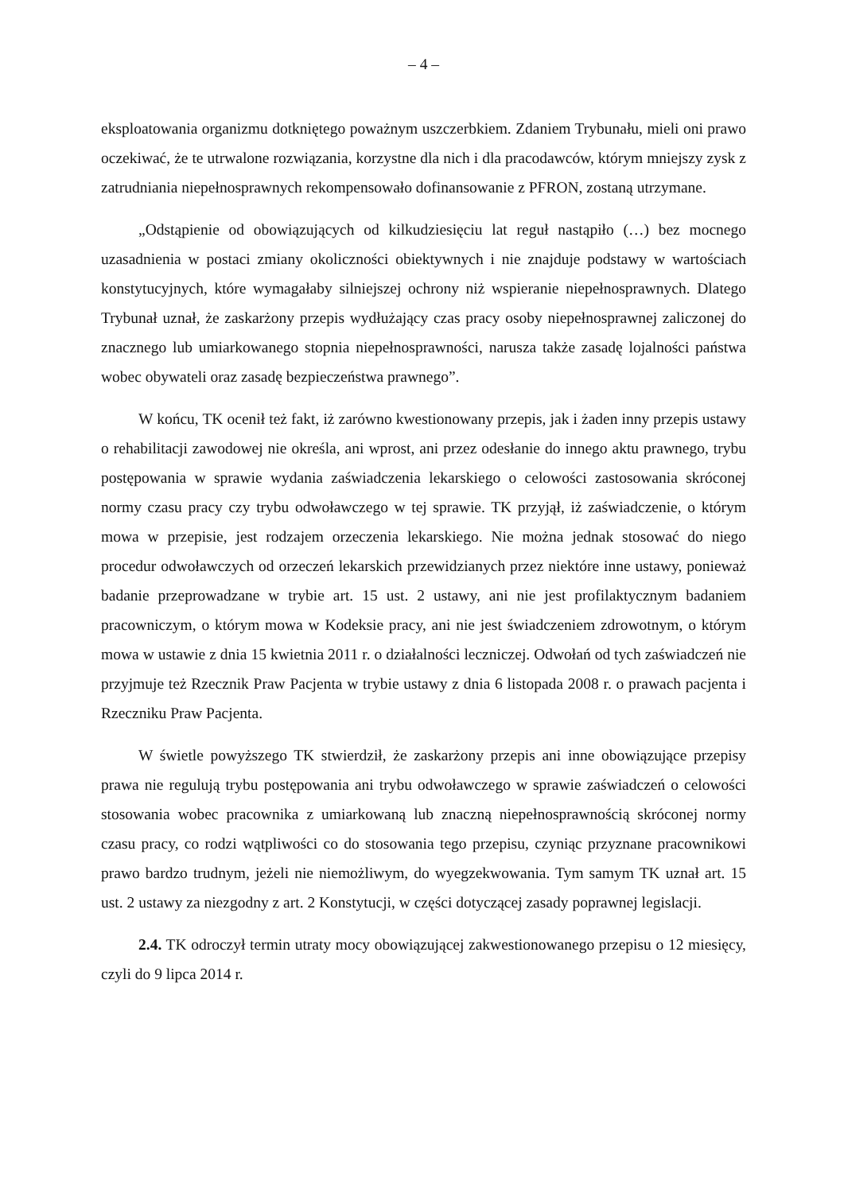– 4 –
eksploatowania organizmu dotkniętego poważnym uszczerbkiem. Zdaniem Trybunału, mieli oni prawo oczekiwać, że te utrwalone rozwiązania, korzystne dla nich i dla pracodawców, którym mniejszy zysk z zatrudniania niepełnosprawnych rekompensowało dofinansowanie z PFRON, zostaną utrzymane.
„Odstąpienie od obowiązujących od kilkudziesięciu lat reguł nastąpiło (…) bez mocnego uzasadnienia w postaci zmiany okoliczności obiektywnych i nie znajduje podstawy w wartościach konstytucyjnych, które wymagałaby silniejszej ochrony niż wspieranie niepełnosprawnych. Dlatego Trybunał uznał, że zaskarżony przepis wydłużający czas pracy osoby niepełnosprawnej zaliczonej do znacznego lub umiarkowanego stopnia niepełnosprawności, narusza także zasadę lojalności państwa wobec obywateli oraz zasadę bezpieczeństwa prawnego”.
W końcu, TK ocenił też fakt, iż zarówno kwestionowany przepis, jak i żaden inny przepis ustawy o rehabilitacji zawodowej nie określa, ani wprost, ani przez odesłanie do innego aktu prawnego, trybu postępowania w sprawie wydania zaświadczenia lekarskiego o celowości zastosowania skróconej normy czasu pracy czy trybu odwoławczego w tej sprawie. TK przyjął, iż zaświadczenie, o którym mowa w przepisie, jest rodzajem orzeczenia lekarskiego. Nie można jednak stosować do niego procedur odwoławczych od orzeczeń lekarskich przewidzianych przez niektóre inne ustawy, ponieważ badanie przeprowadzane w trybie art. 15 ust. 2 ustawy, ani nie jest profilaktycznym badaniem pracowniczym, o którym mowa w Kodeksie pracy, ani nie jest świadczeniem zdrowotnym, o którym mowa w ustawie z dnia 15 kwietnia 2011 r. o działalności leczniczej. Odwołań od tych zaświadczeń nie przyjmuje też Rzecznik Praw Pacjenta w trybie ustawy z dnia 6 listopada 2008 r. o prawach pacjenta i Rzeczniku Praw Pacjenta.
W świetle powyższego TK stwierdził, że zaskarżony przepis ani inne obowiązujące przepisy prawa nie regulują trybu postępowania ani trybu odwoławczego w sprawie zaświadczeń o celowości stosowania wobec pracownika z umiarkowaną lub znaczną niepełnosprawnością skróconej normy czasu pracy, co rodzi wątpliwości co do stosowania tego przepisu, czyniąc przyznane pracownikowi prawo bardzo trudnym, jeżeli nie niemożliwym, do wyegzekwowania. Tym samym TK uznał art. 15 ust. 2 ustawy za niezgodny z art. 2 Konstytucji, w części dotyczącej zasady poprawnej legislacji.
2.4. TK odroczył termin utraty mocy obowiązującej zakwestionowanego przepisu o 12 miesięcy, czyli do 9 lipca 2014 r.